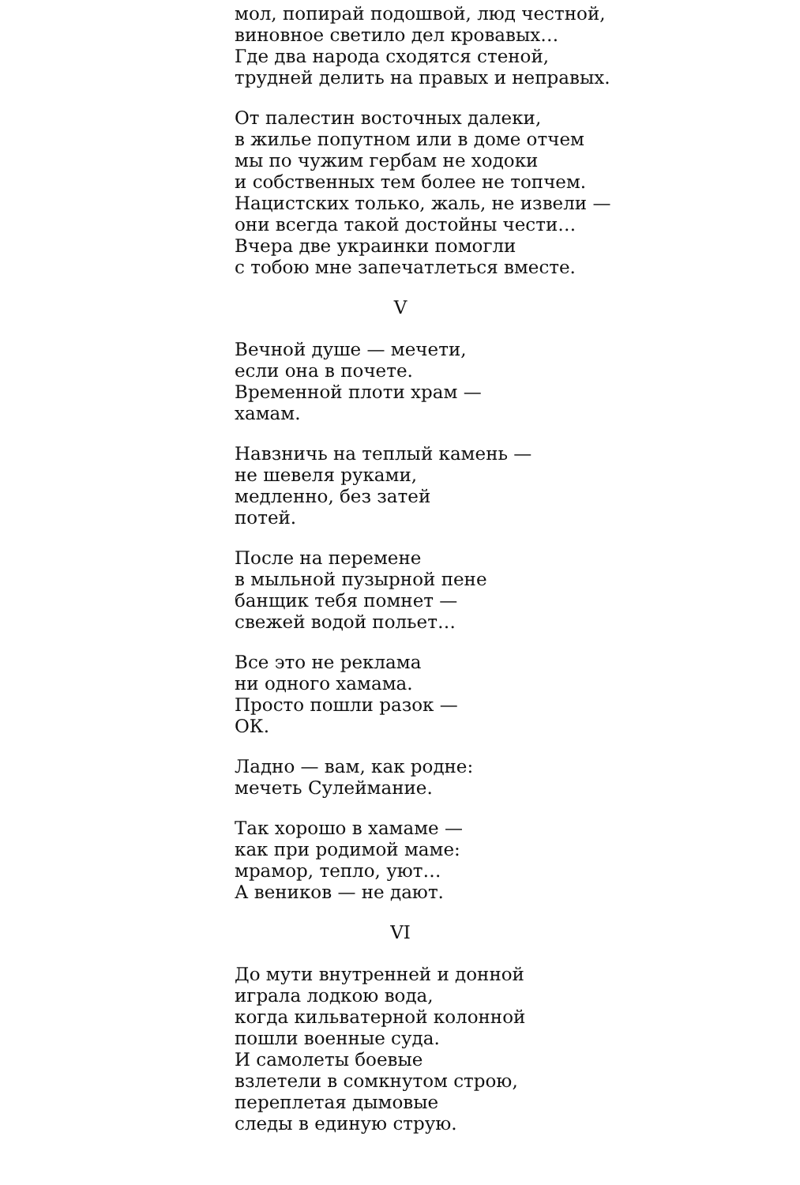мол, попирай подошвой, люд честной,
виновное светило дел кровавых…
Где два народа сходятся стеной,
трудней делить на правых и неправых.
От палестин восточных далеки,
в жилье попутном или в доме отчем
мы по чужим гербам не ходоки
и собственных тем более не топчем.
Нацистских только, жаль, не извели —
они всегда такой достойны чести…
Вчера две украинки помогли
с тобою мне запечатлеться вместе.
V
Вечной душе — мечети,
если она в почете.
Временной плоти храм —
хамам.
Навзничь на теплый камень —
не шевеля руками,
медленно, без затей
потей.
После на перемене
в мыльной пузырной пене
банщик тебя помнет —
свежей водой польет…
Все это не реклама
ни одного хамама.
Просто пошли разок —
ОК.
Ладно — вам, как родне:
мечеть Сулеймание.
Так хорошо в хамаме —
как при родимой маме:
мрамор, тепло, уют…
А веников — не дают.
VI
До мути внутренней и донной
играла лодкою вода,
когда кильватерной колонной
пошли военные суда.
И самолеты боевые
взлетели в сомкнутом строю,
переплетая дымовые
следы в единую струю.